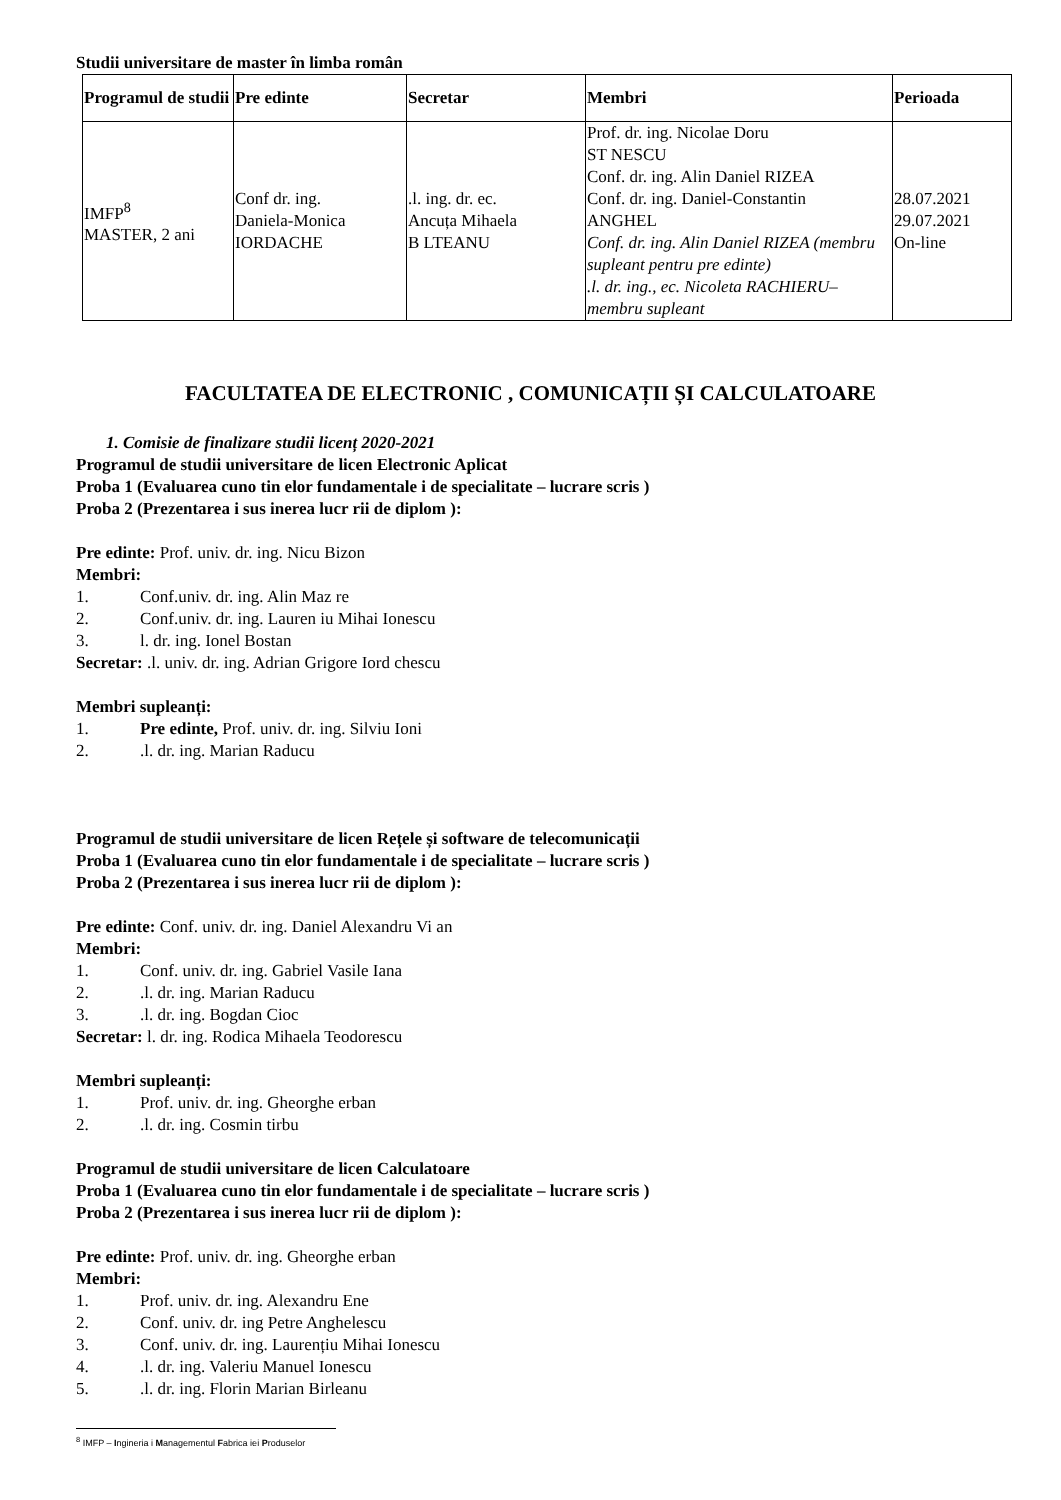Studii universitare de master în limba român
| Programul de studii | Pre edinte | Secretar | Membri | Perioada |
| --- | --- | --- | --- | --- |
| IMFP<sup>8</sup> MASTER, 2 ani | Conf dr. ing. Daniela-Monica IORDACHE | .l. ing. dr. ec. Ancuța Mihaela B LTEANU | Prof. dr. ing. Nicolae Doru ST NESCU Conf. dr. ing. Alin Daniel RIZEA Conf. dr. ing. Daniel-Constantin ANGHEL Conf. dr. ing. Alin Daniel RIZEA (membru supleant pentru pre edinte) .l. dr. ing., ec. Nicoleta RACHIERU– membru supleant | 28.07.2021 29.07.2021 On-line |
FACULTATEA DE ELECTRONIC , COMUNICAȚII ȘI CALCULATOARE
1. Comisie de finalizare studii licenț 2020-2021
Programul de studii universitare de licen Electronic Aplicat
Proba 1 (Evaluarea cuno tin elor fundamentale i de specialitate – lucrare scris )
Proba 2 (Prezentarea i sus inerea lucr rii de diplom ):
Pre edinte: Prof. univ. dr. ing. Nicu Bizon
Membri:
1. Conf.univ. dr. ing. Alin Maz re
2. Conf.univ. dr. ing. Lauren iu Mihai Ionescu
3. l. dr. ing. Ionel Bostan
Secretar: .l. univ. dr. ing. Adrian Grigore Iord chescu
Membri supleanți:
1. Pre edinte, Prof. univ. dr. ing. Silviu Ioni
2..l. dr. ing. Marian Raducu
Programul de studii universitare de licen Rețele și software de telecomunicații
Proba 1 (Evaluarea cuno tin elor fundamentale i de specialitate – lucrare scris )
Proba 2 (Prezentarea i sus inerea lucr rii de diplom ):
Pre edinte: Conf. univ. dr. ing. Daniel Alexandru Vi an
Membri:
1. Conf. univ. dr. ing. Gabriel Vasile Iana
2..l. dr. ing. Marian Raducu
3..l. dr. ing. Bogdan Cioc
Secretar: l. dr. ing. Rodica Mihaela Teodorescu
Membri supleanți:
1. Prof. univ. dr. ing. Gheorghe erban
2..l. dr. ing. Cosmin tirbu
Programul de studii universitare de licen Calculatoare
Proba 1 (Evaluarea cuno tin elor fundamentale i de specialitate – lucrare scris )
Proba 2 (Prezentarea i sus inerea lucr rii de diplom ):
Pre edinte: Prof. univ. dr. ing. Gheorghe erban
Membri:
1. Prof. univ. dr. ing. Alexandru Ene
2. Conf. univ. dr. ing Petre Anghelescu
3. Conf. univ. dr. ing. Laurențiu Mihai Ionescu
4..l. dr. ing. Valeriu Manuel Ionescu
5..l. dr. ing. Florin Marian Birleanu
<sup>8</sup> IMFP – Ingineria i Managementul Fabrica iei Produselor